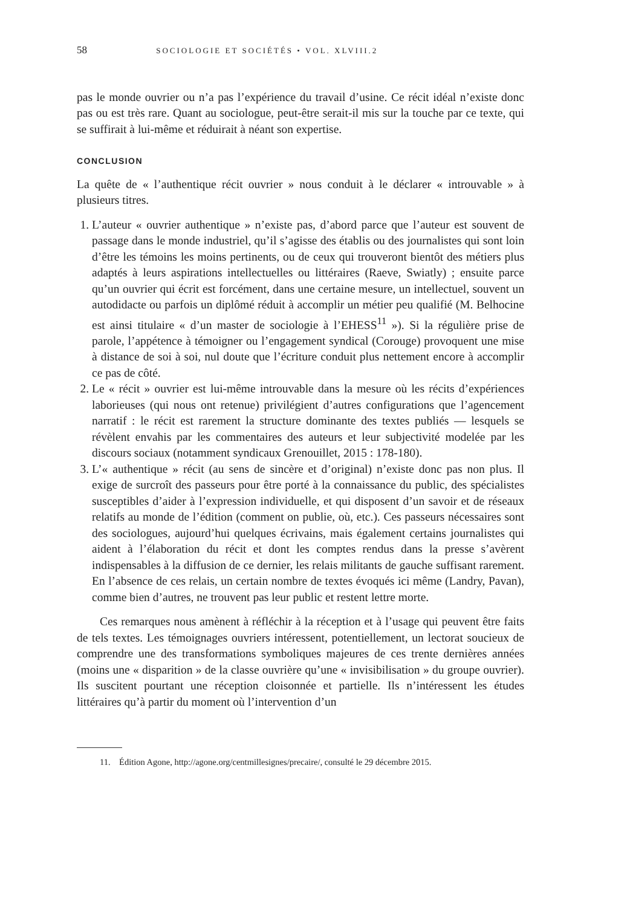58 SOCIOLOGIE ET SOCIÉTÉS • VOL. XLVIII.2
pas le monde ouvrier ou n’a pas l’expérience du travail d’usine. Ce récit idéal n’existe donc pas ou est très rare. Quant au sociologue, peut-être serait-il mis sur la touche par ce texte, qui se suffirait à lui-même et réduirait à néant son expertise.
CONCLUSION
La quête de « l’authentique récit ouvrier » nous conduit à le déclarer « introuvable » à plusieurs titres.
1. L’auteur « ouvrier authentique » n’existe pas, d’abord parce que l’auteur est souvent de passage dans le monde industriel, qu’il s’agisse des établis ou des journalistes qui sont loin d’être les témoins les moins pertinents, ou de ceux qui trouveront bientôt des métiers plus adaptés à leurs aspirations intellectuelles ou littéraires (Raeve, Swiatly) ; ensuite parce qu’un ouvrier qui écrit est forcément, dans une certaine mesure, un intellectuel, souvent un autodidacte ou parfois un diplômé réduit à accomplir un métier peu qualifié (M. Belhocine est ainsi titulaire « d’un master de sociologie à l’EHESS<sup>11</sup> »). Si la régulière prise de parole, l’appétence à témoigner ou l’engagement syndical (Corouge) provoquent une mise à distance de soi à soi, nul doute que l’écriture conduit plus nettement encore à accomplir ce pas de côté.
2. Le « récit » ouvrier est lui-même introuvable dans la mesure où les récits d’expériences laborieuses (qui nous ont retenue) privilégient d’autres configurations que l’agencement narratif : le récit est rarement la structure dominante des textes publiés — lesquels se révèlent envahis par les commentaires des auteurs et leur subjectivité modelée par les discours sociaux (notamment syndicaux Grenouillet, 2015 : 178-180).
3. L’« authentique » récit (au sens de sincère et d’original) n’existe donc pas non plus. Il exige de surcroît des passeurs pour être porté à la connaissance du public, des spécialistes susceptibles d’aider à l’expression individuelle, et qui disposent d’un savoir et de réseaux relatifs au monde de l’édition (comment on publie, où, etc.). Ces passeurs nécessaires sont des sociologues, aujourd’hui quelques écrivains, mais également certains journalistes qui aident à l’élaboration du récit et dont les comptes rendus dans la presse s’avèrent indispensables à la diffusion de ce dernier, les relais militants de gauche suffisant rarement. En l’absence de ces relais, un certain nombre de textes évoqués ici même (Landry, Pavan), comme bien d’autres, ne trouvent pas leur public et restent lettre morte.
Ces remarques nous amènent à réfléchir à la réception et à l’usage qui peuvent être faits de tels textes. Les témoignages ouvriers intéressent, potentiellement, un lectorat soucieux de comprendre une des transformations symboliques majeures de ces trente dernières années (moins une « disparition » de la classe ouvrière qu’une « invisibilisation » du groupe ouvrier). Ils suscitent pourtant une réception cloisonnée et partielle. Ils n’intéressent les études littéraires qu’à partir du moment où l’intervention d’un
11. Édition Agone, http://agone.org/centmillesignes/precaire/, consulté le 29 décembre 2015.